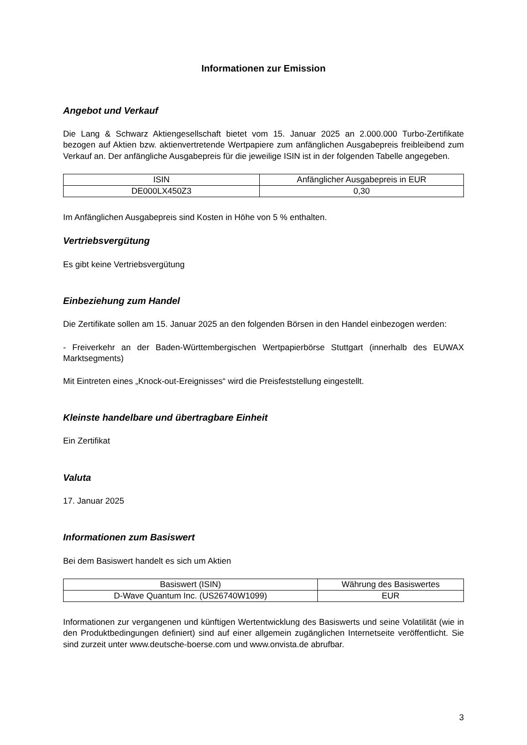Informationen zur Emission
Angebot und Verkauf
Die Lang & Schwarz Aktiengesellschaft bietet vom 15. Januar 2025 an 2.000.000 Turbo-Zertifikate bezogen auf Aktien bzw. aktienvertretende Wertpapiere zum anfänglichen Ausgabepreis freibleibend zum Verkauf an. Der anfängliche Ausgabepreis für die jeweilige ISIN ist in der folgenden Tabelle angegeben.
| ISIN | Anfänglicher Ausgabepreis in EUR |
| --- | --- |
| DE000LX450Z3 | 0,30 |
Im Anfänglichen Ausgabepreis sind Kosten in Höhe von 5 % enthalten.
Vertriebsvergütung
Es gibt keine Vertriebsvergütung
Einbeziehung zum Handel
Die Zertifikate sollen am 15. Januar 2025 an den folgenden Börsen in den Handel einbezogen werden:
- Freiverkehr an der Baden-Württembergischen Wertpapierbörse Stuttgart (innerhalb des EUWAX Marktsegments)
Mit Eintreten eines „Knock-out-Ereignisses“ wird die Preisfeststellung eingestellt.
Kleinste handelbare und übertragbare Einheit
Ein Zertifikat
Valuta
17. Januar 2025
Informationen zum Basiswert
Bei dem Basiswert handelt es sich um Aktien
| Basiswert (ISIN) | Währung des Basiswertes |
| --- | --- |
| D-Wave Quantum Inc. (US26740W1099) | EUR |
Informationen zur vergangenen und künftigen Wertentwicklung des Basiswerts und seine Volatilität (wie in den Produktbedingungen definiert) sind auf einer allgemein zugänglichen Internetseite veröffentlicht. Sie sind zurzeit unter www.deutsche-boerse.com und www.onvista.de abrufbar.
3